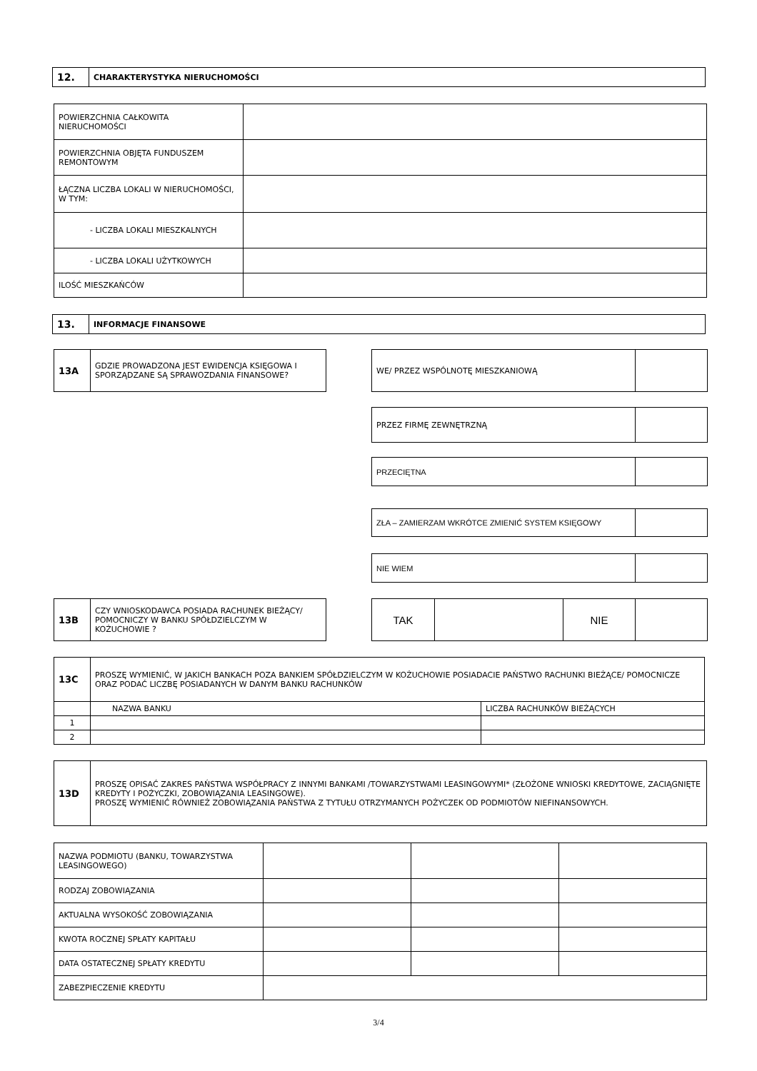| 12. | CHARAKTERYSTYKA NIERUCHOMOŚCI |
| POWIERZCHNIA CAŁKOWITA NIERUCHOMOŚCI | |
| POWIERZCHNIA OBJĘTA FUNDUSZEM REMONTOWYM | |
| ŁĄCZNA LICZBA LOKALI W NIERUCHOMOŚCI, W TYM: | |
| - LICZBA LOKALI MIESZKALNYCH | |
| - LICZBA LOKALI UŻYTKOWYCH | |
| ILOŚĆ MIESZKAŃCÓW | |
| 13. | INFORMACJE FINANSOWE |
| 13A | GDZIE PROWADZONA JEST EWIDENCJA KSIĘGOWA I SPORZĄDZANE SĄ SPRAWOZDANIA FINANSOWE? |
| WE/ PRZEZ WSPÓLNOTĘ MIESZKANIOWĄ | |
| PRZEZ FIRMĘ ZEWNĘTRZNĄ | |
| PRZECIĘTNA | |
| ZŁA – ZAMIERZAM WKRÓTCE ZMIENIĆ SYSTEM KSIĘGOWY | |
| NIE WIEM | |
| 13B | CZY WNIOSKODAWCA POSIADA RACHUNEK BIEŻĄCY/ POMOCNICZY W BANKU SPÓŁDZIELCZYM W KOŻUCHOWIE ? |
| TAK | | NIE | |
| 13C | PROSZĘ WYMIENIĆ, W JAKICH BANKACH POZA BANKIEM SPÓŁDZIELCZYM W KOŻUCHOWIE POSIADACIE PAŃSTWO RACHUNKI BIEŻĄCE/ POMOCNICZE ORAZ PODAĆ LICZBĘ POSIADANYCH W DANYM BANKU RACHUNKÓW | |
| | NAZWA BANKU | LICZBA RACHUNKÓW BIEŻĄCYCH |
| 1 | | |
| 2 | | |
| 13D | PROSZĘ OPISAĆ ZAKRES PAŃSTWA WSPÓŁPRACY Z INNYMI BANKAMI /TOWARZYSTWAMI LEASINGOWYMI* (ZŁOŻONE WNIOSKI KREDYTOWE, ZACIĄGNIĘTE KREDYTY I POŻYCZKI, ZOBOWIĄZANIA LEASINGOWE). PROSZĘ WYMIENIĆ RÓWNIEŻ ZOBOWIĄZANIA PAŃSTWA Z TYTUŁU OTRZYMANYCH POŻYCZEK OD PODMIOTÓW NIEFINANSOWYCH. |
| NAZWA PODMIOTU (BANKU, TOWARZYSTWA LEASINGOWEGO) | | | |
| RODZAJ ZOBOWIĄZANIA | | | |
| AKTUALNA WYSOKOŚĆ ZOBOWIĄZANIA | | | |
| KWOTA ROCZNEJ SPŁATY KAPITAŁU | | | |
| DATA OSTATECZNEJ SPŁATY KREDYTU | | | |
| ZABEZPIECZENIE KREDYTU | | | |
3/4